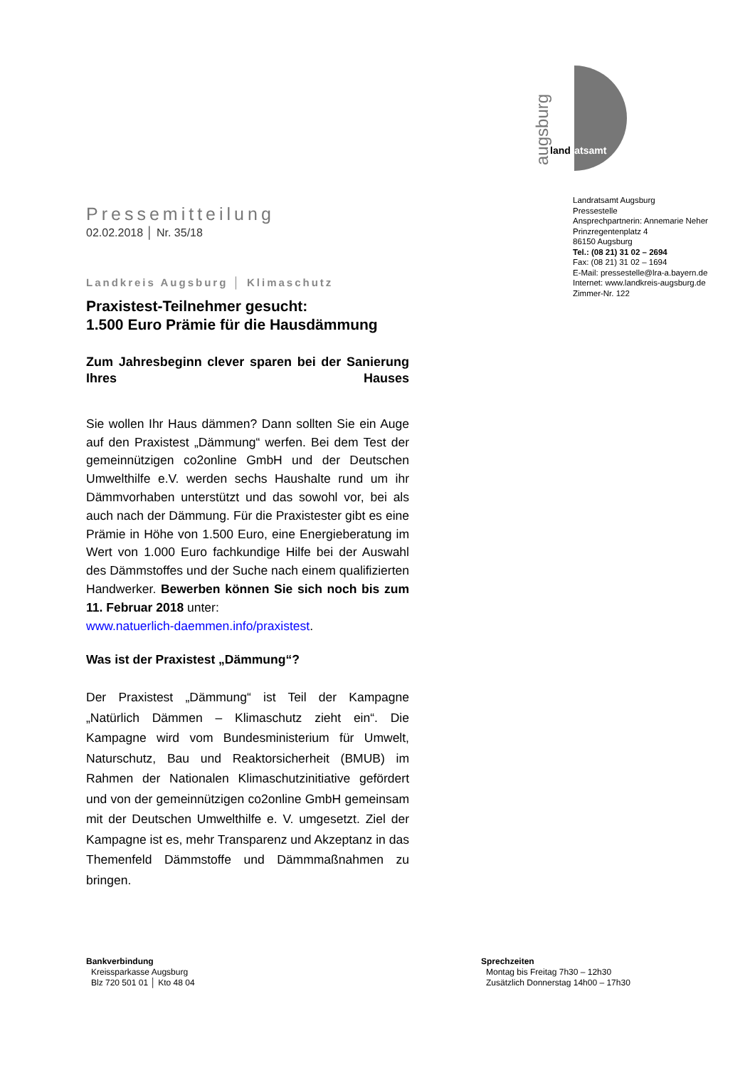augsburg
landratsamt
Landratsamt Augsburg
Pressestelle
Ansprechpartnerin: Annemarie Neher
Prinzregentenplatz 4
86150 Augsburg
Tel.: (08 21) 31 02 – 2694
Fax: (08 21) 31 02 – 1694
E-Mail: pressestelle@lra-a.bayern.de
Internet: www.landkreis-augsburg.de
Zimmer-Nr. 122
Pressemitteilung
02.02.2018 │ Nr. 35/18
Landkreis Augsburg │ Klimaschutz
Praxistest-Teilnehmer gesucht:
1.500 Euro Prämie für die Hausdämmung
Zum Jahresbeginn clever sparen bei der Sanierung Ihres Hauses
Sie wollen Ihr Haus dämmen? Dann sollten Sie ein Auge auf den Praxistest „Dämmung“ werfen. Bei dem Test der gemeinnützigen co2online GmbH und der Deutschen Umwelthilfe e.V. werden sechs Haushalte rund um ihr Dämmvorhaben unterstützt und das sowohl vor, bei als auch nach der Dämmung. Für die Praxistester gibt es eine Prämie in Höhe von 1.500 Euro, eine Energieberatung im Wert von 1.000 Euro fachkundige Hilfe bei der Auswahl des Dämmstoffes und der Suche nach einem qualifizierten Handwerker. Bewerben können Sie sich noch bis zum 11. Februar 2018 unter:
www.natuerlich-daemmen.info/praxistest.
Was ist der Praxistest „Dämmung“?
Der Praxistest „Dämmung“ ist Teil der Kampagne „Natürlich Dämmen – Klimaschutz zieht ein“. Die Kampagne wird vom Bundesministerium für Umwelt, Naturschutz, Bau und Reaktorsicherheit (BMUB) im Rahmen der Nationalen Klimaschutzinitiative gefördert und von der gemeinnützigen co2online GmbH gemeinsam mit der Deutschen Umwelthilfe e. V. umgesetzt. Ziel der Kampagne ist es, mehr Transparenz und Akzeptanz in das Themenfeld Dämmstoffe und Dämmmaßnahmen zu bringen.
Bankverbindung
Kreissparkasse Augsburg
Blz 720 501 01 │ Kto 48 04
Sprechzeiten
Montag bis Freitag 7h30 – 12h30
Zusätzlich Donnerstag 14h00 – 17h30